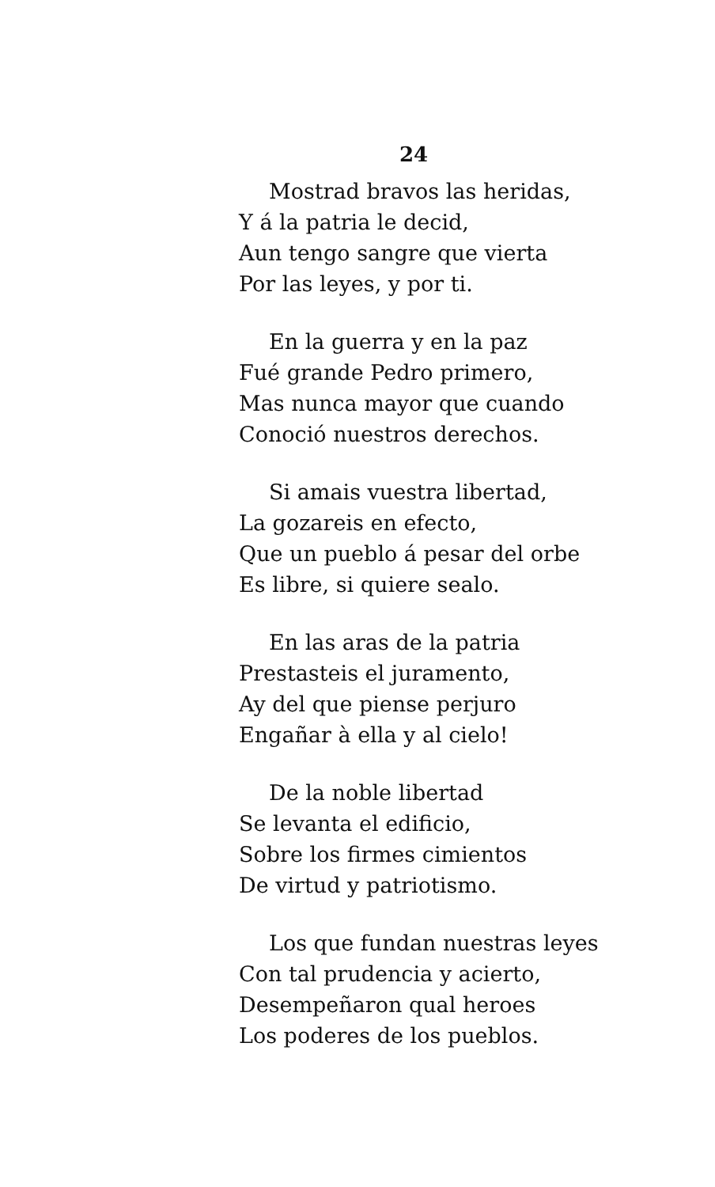24
Mostrad bravos las heridas,
Y á la patria le decid,
Aun tengo sangre que vierta
Por las leyes, y por ti.
En la guerra y en la paz
Fué grande Pedro primero,
Mas nunca mayor que cuando
Conoció nuestros derechos.
Si amais vuestra libertad,
La gozareis en efecto,
Que un pueblo á pesar del orbe
Es libre, si quiere sealo.
En las aras de la patria
Prestasteis el juramento,
Ay del que piense perjuro
Engañar à ella y al cielo!
De la noble libertad
Se levanta el edificio,
Sobre los firmes cimientos
De virtud y patriotismo.
Los que fundan nuestras leyes
Con tal prudencia y acierto,
Desempeñaron qual heroes
Los poderes de los pueblos.